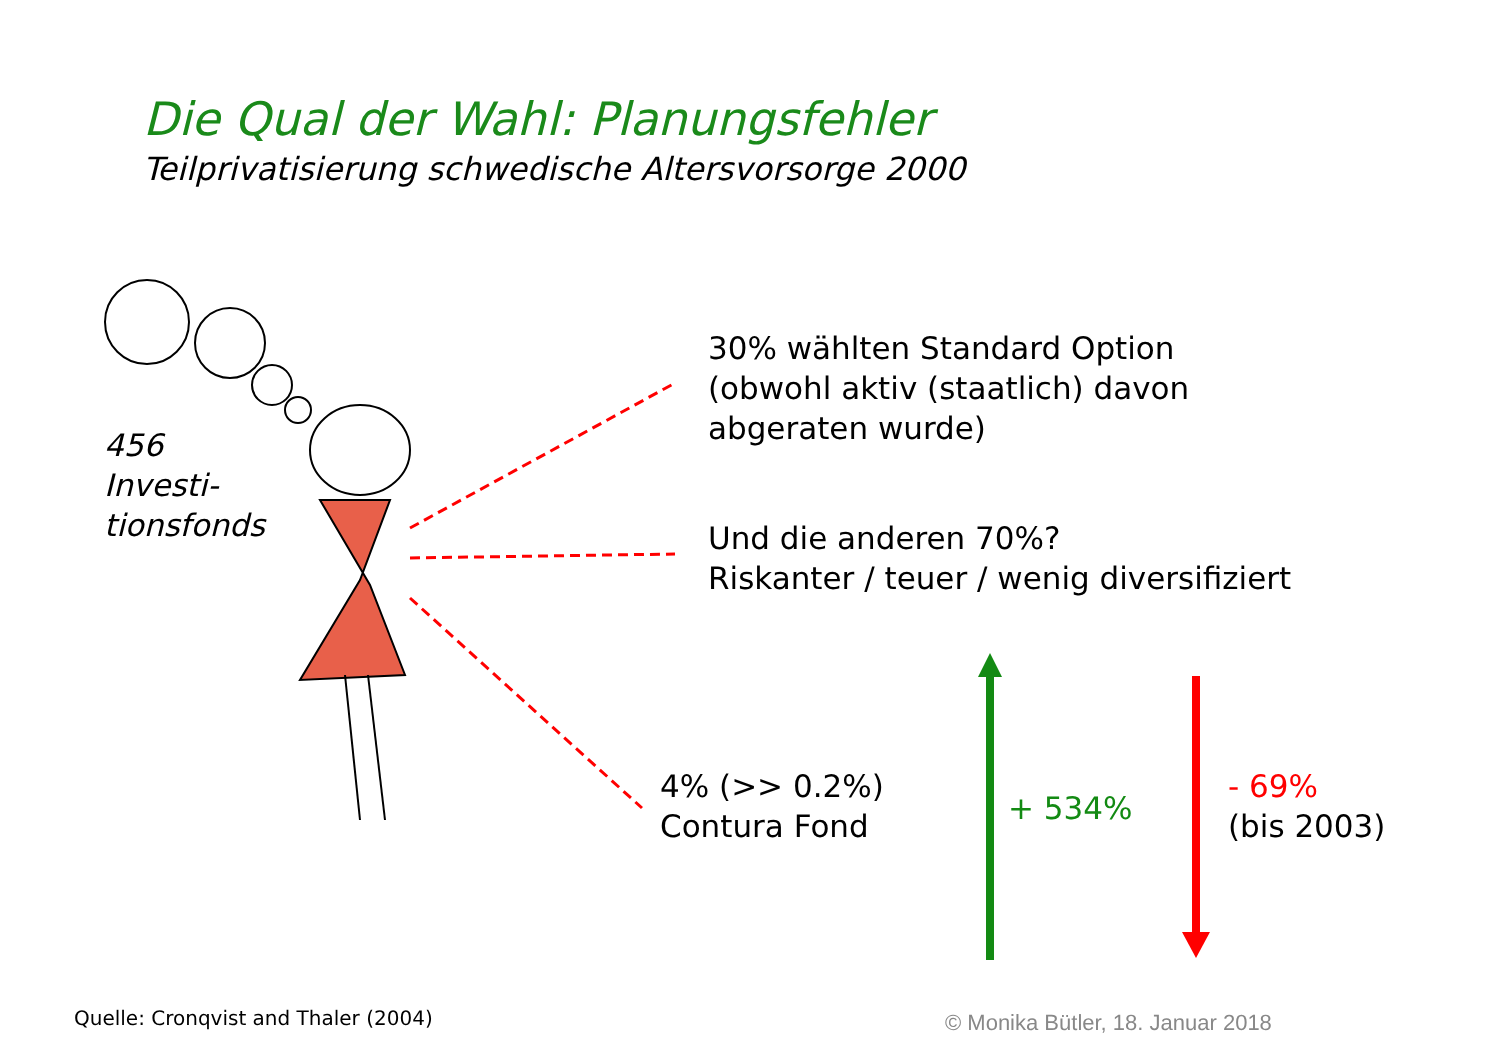Die Qual der Wahl: Planungsfehler
Teilprivatisierung schwedische Altersvorsorge 2000
456
Investi-
tionsfonds
30% wählten Standard Option
(obwohl aktiv (staatlich) davon
abgeraten wurde)
Und die anderen 70%?
Riskanter / teuer / wenig diversifiziert
4% (>> 0.2%)
Contura Fond
+ 534%
- 69%
(bis 2003)
Quelle: Cronqvist and Thaler (2004) © Monika Bütler, 18. Januar 2018